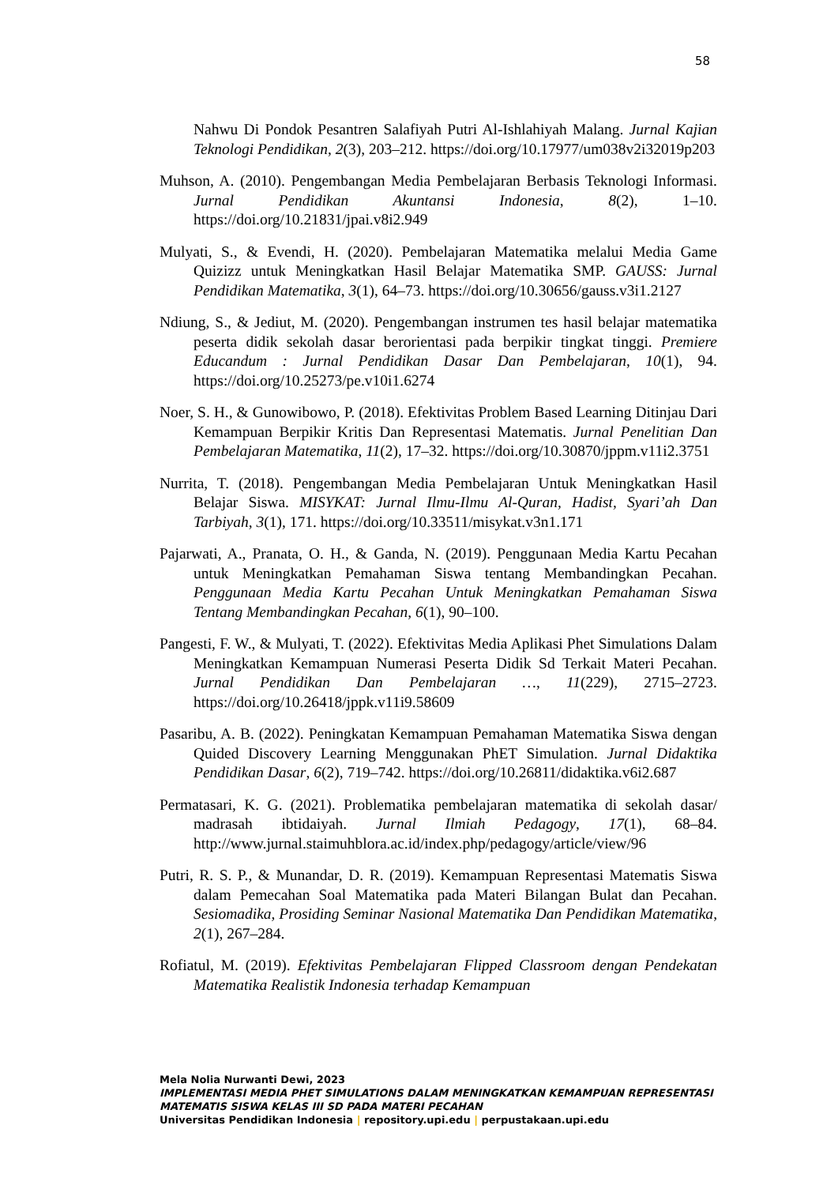58
Nahwu Di Pondok Pesantren Salafiyah Putri Al-Ishlahiyah Malang. Jurnal Kajian Teknologi Pendidikan, 2(3), 203–212. https://doi.org/10.17977/um038v2i32019p203
Muhson, A. (2010). Pengembangan Media Pembelajaran Berbasis Teknologi Informasi. Jurnal Pendidikan Akuntansi Indonesia, 8(2), 1–10. https://doi.org/10.21831/jpai.v8i2.949
Mulyati, S., & Evendi, H. (2020). Pembelajaran Matematika melalui Media Game Quizizz untuk Meningkatkan Hasil Belajar Matematika SMP. GAUSS: Jurnal Pendidikan Matematika, 3(1), 64–73. https://doi.org/10.30656/gauss.v3i1.2127
Ndiung, S., & Jediut, M. (2020). Pengembangan instrumen tes hasil belajar matematika peserta didik sekolah dasar berorientasi pada berpikir tingkat tinggi. Premiere Educandum : Jurnal Pendidikan Dasar Dan Pembelajaran, 10(1), 94. https://doi.org/10.25273/pe.v10i1.6274
Noer, S. H., & Gunowibowo, P. (2018). Efektivitas Problem Based Learning Ditinjau Dari Kemampuan Berpikir Kritis Dan Representasi Matematis. Jurnal Penelitian Dan Pembelajaran Matematika, 11(2), 17–32. https://doi.org/10.30870/jppm.v11i2.3751
Nurrita, T. (2018). Pengembangan Media Pembelajaran Untuk Meningkatkan Hasil Belajar Siswa. MISYKAT: Jurnal Ilmu-Ilmu Al-Quran, Hadist, Syari’ah Dan Tarbiyah, 3(1), 171. https://doi.org/10.33511/misykat.v3n1.171
Pajarwati, A., Pranata, O. H., & Ganda, N. (2019). Penggunaan Media Kartu Pecahan untuk Meningkatkan Pemahaman Siswa tentang Membandingkan Pecahan. Penggunaan Media Kartu Pecahan Untuk Meningkatkan Pemahaman Siswa Tentang Membandingkan Pecahan, 6(1), 90–100.
Pangesti, F. W., & Mulyati, T. (2022). Efektivitas Media Aplikasi Phet Simulations Dalam Meningkatkan Kemampuan Numerasi Peserta Didik Sd Terkait Materi Pecahan. Jurnal Pendidikan Dan Pembelajaran …, 11(229), 2715–2723. https://doi.org/10.26418/jppk.v11i9.58609
Pasaribu, A. B. (2022). Peningkatan Kemampuan Pemahaman Matematika Siswa dengan Quided Discovery Learning Menggunakan PhET Simulation. Jurnal Didaktika Pendidikan Dasar, 6(2), 719–742. https://doi.org/10.26811/didaktika.v6i2.687
Permatasari, K. G. (2021). Problematika pembelajaran matematika di sekolah dasar/ madrasah ibtidaiyah. Jurnal Ilmiah Pedagogy, 17(1), 68–84. http://www.jurnal.staimuhblora.ac.id/index.php/pedagogy/article/view/96
Putri, R. S. P., & Munandar, D. R. (2019). Kemampuan Representasi Matematis Siswa dalam Pemecahan Soal Matematika pada Materi Bilangan Bulat dan Pecahan. Sesiomadika, Prosiding Seminar Nasional Matematika Dan Pendidikan Matematika, 2(1), 267–284.
Rofiatul, M. (2019). Efektivitas Pembelajaran Flipped Classroom dengan Pendekatan Matematika Realistik Indonesia terhadap Kemampuan
Mela Nolia Nurwanti Dewi, 2023
IMPLEMENTASI MEDIA PHET SIMULATIONS DALAM MENINGKATKAN KEMAMPUAN REPRESENTASI MATEMATIS SISWA KELAS III SD PADA MATERI PECAHAN
Universitas Pendidikan Indonesia | repository.upi.edu | perpustakaan.upi.edu